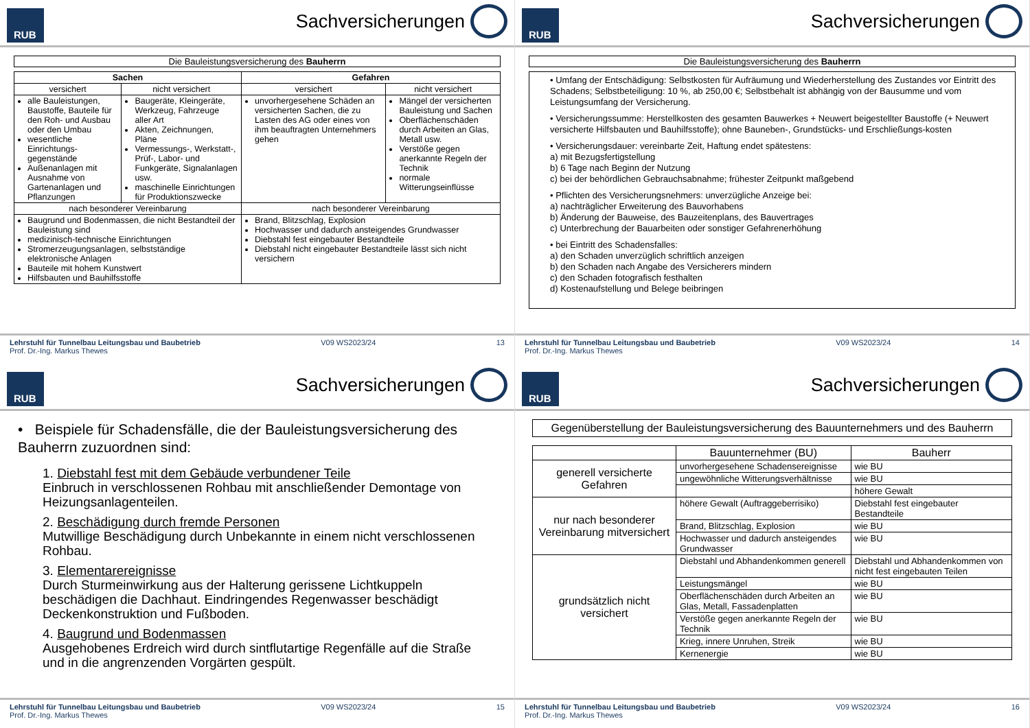RUB
Sachversicherungen
Die Bauleistungsversicherung des Bauherrn
| Sachen | | Gefahren | |
| --- | --- | --- | --- |
| versichert | nicht versichert | versichert | nicht versichert |
| alle Bauleistungen, Baustoffe, Bauteile für den Roh- und Ausbau oder den Umbau wesentliche Einrichtungs-gegenstände Außenanlagen mit Ausnahme von Gartenanlagen und Pflanzungen | Baugeräte, Kleingeräte, Werkzeug, Fahrzeuge aller Art Akten, Zeichnungen, Pläne Vermessungs-, Werkstatt-, Prüf-, Labor- und Funkgeräte, Signalanlagen usw. maschinelle Einrichtungen für Produktionszwecke | unvorhergesehene Schäden an versicherten Sachen, die zu Lasten des AG oder eines von ihm beauftragten Unternehmers gehen | Mängel der versicherten Bauleistung und Sachen Oberflächenschäden durch Arbeiten an Glas, Metall usw. Verstöße gegen anerkannte Regeln der Technik normale Witterungseinflüsse |
| nach besonderer Vereinbarung | | nach besonderer Vereinbarung | |
| Baugrund und Bodenmassen, die nicht Bestandteil der Bauleistung sind medizinisch-technische Einrichtungen Stromerzeugungsanlagen, selbstständige elektronische Anlagen Bauteile mit hohem Kunstwert Hilfsbauten und Bauhilfsstoffe | | Brand, Blitzschlag, Explosion Hochwasser und dadurch ansteigendes Grundwasser Diebstahl fest eingebauter Bestandteile Diebstahl nicht eingebauter Bestandteile lässt sich nicht versichern | |
Lehrstuhl für Tunnelbau Leitungsbau und Baubetrieb
Prof. Dr.-Ing. Markus Thewes
V09 WS2023/24 13
RUB
Sachversicherungen
Die Bauleistungsversicherung des Bauherrn
• Umfang der Entschädigung: Selbstkosten für Aufräumung und Wiederherstellung des Zustandes vor Eintritt des Schadens; Selbstbeteiligung: 10 %, ab 250,00 €; Selbstbehalt ist abhängig von der Bausumme und vom Leistungsumfang der Versicherung.
• Versicherungssumme: Herstellkosten des gesamten Bauwerkes + Neuwert beigestellter Baustoffe (+ Neuwert versicherte Hilfsbauten und Bauhilfsstoffe); ohne Bauneben-, Grundstücks- und Erschließungs-kosten
• Versicherungsdauer: vereinbarte Zeit, Haftung endet spätestens:
a) mit Bezugsfertigstellung
b) 6 Tage nach Beginn der Nutzung
c) bei der behördlichen Gebrauchsabnahme; frühester Zeitpunkt maßgebend
• Pflichten des Versicherungsnehmers: unverzügliche Anzeige bei:
a) nachträglicher Erweiterung des Bauvorhabens
b) Änderung der Bauweise, des Bauzeitenplans, des Bauvertrages
c) Unterbrechung der Bauarbeiten oder sonstiger Gefahrenerhöhung
• bei Eintritt des Schadensfalles:
a) den Schaden unverzüglich schriftlich anzeigen
b) den Schaden nach Angabe des Versicherers mindern
c) den Schaden fotografisch festhalten
d) Kostenaufstellung und Belege beibringen
Lehrstuhl für Tunnelbau Leitungsbau und Baubetrieb
Prof. Dr.-Ing. Markus Thewes
V09 WS2023/24 14
RUB
Sachversicherungen
• Beispiele für Schadensfälle, die der Bauleistungsversicherung des Bauherrn zuzuordnen sind:
1. Diebstahl fest mit dem Gebäude verbundener Teile
Einbruch in verschlossenen Rohbau mit anschließender Demontage von Heizungsanlagenteilen.
2. Beschädigung durch fremde Personen
Mutwillige Beschädigung durch Unbekannte in einem nicht verschlossenen Rohbau.
3. Elementarereignisse
Durch Sturmeinwirkung aus der Halterung gerissene Lichtkuppeln beschädigen die Dachhaut. Eindringendes Regenwasser beschädigt Deckenkonstruktion und Fußboden.
4. Baugrund und Bodenmassen
Ausgehobenes Erdreich wird durch sintflutartige Regenfälle auf die Straße und in die angrenzenden Vorgärten gespült.
Lehrstuhl für Tunnelbau Leitungsbau und Baubetrieb
Prof. Dr.-Ing. Markus Thewes
V09 WS2023/24 15
RUB
Sachversicherungen
Gegenüberstellung der Bauleistungsversicherung des Bauunternehmers und des Bauherrn
| | Bauunternehmer (BU) | Bauherr |
| --- | --- | --- |
| generell versicherte Gefahren | unvorhergesehene Schadensereignisse | wie BU |
| | ungewöhnliche Witterungsverhältnisse | wie BU |
| | | höhere Gewalt |
| nur nach besonderer Vereinbarung mitversichert | höhere Gewalt (Auftraggeberrisiko) | Diebstahl fest eingebauter Bestandteile |
| | Brand, Blitzschlag, Explosion | wie BU |
| | Hochwasser und dadurch ansteigendes Grundwasser | wie BU |
| grundsätzlich nicht versichert | Diebstahl und Abhandenkommen generell | Diebstahl und Abhandenkommen von nicht fest eingebauten Teilen |
| | Leistungsmängel | wie BU |
| | Oberflächenschäden durch Arbeiten an Glas, Metall, Fassadenplatten | wie BU |
| | Verstöße gegen anerkannte Regeln der Technik | wie BU |
| | Krieg, innere Unruhen, Streik | wie BU |
| | Kernenergie | wie BU |
Lehrstuhl für Tunnelbau Leitungsbau und Baubetrieb
Prof. Dr.-Ing. Markus Thewes
V09 WS2023/24 16